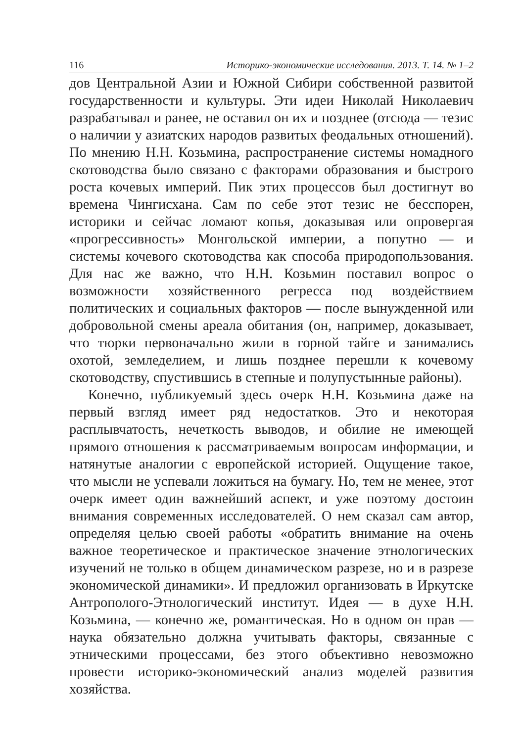116 Историко-экономические исследования. 2013. Т. 14. № 1–2
дов Центральной Азии и Южной Сибири собственной развитой государственности и культуры. Эти идеи Николай Николаевич разрабатывал и ранее, не оставил он их и позднее (отсюда — тезис о наличии у азиатских народов развитых феодальных отношений). По мнению Н.Н. Козьмина, распространение системы номадного скотоводства было связано с факторами образования и быстрого роста кочевых империй. Пик этих процессов был достигнут во времена Чингисхана. Сам по себе этот тезис не бесспорен, историки и сейчас ломают копья, доказывая или опровергая «прогрессивность» Монгольской империи, а попутно — и системы кочевого скотоводства как способа природопользования. Для нас же важно, что Н.Н. Козьмин поставил вопрос о возможности хозяйственного регресса под воздействием политических и социальных факторов — после вынужденной или добровольной смены ареала обитания (он, например, доказывает, что тюрки первоначально жили в горной тайге и занимались охотой, земледелием, и лишь позднее перешли к кочевому скотоводству, спустившись в степные и полупустынные районы).
Конечно, публикуемый здесь очерк Н.Н. Козьмина даже на первый взгляд имеет ряд недостатков. Это и некоторая расплывчатость, нечеткость выводов, и обилие не имеющей прямого отношения к рассматриваемым вопросам информации, и натянутые аналогии с европейской историей. Ощущение такое, что мысли не успевали ложиться на бумагу. Но, тем не менее, этот очерк имеет один важнейший аспект, и уже поэтому достоин внимания современных исследователей. О нем сказал сам автор, определяя целью своей работы «обратить внимание на очень важное теоретическое и практическое значение этнологических изучений не только в общем динамическом разрезе, но и в разрезе экономической динамики». И предложил организовать в Иркутске Антрополого-Этнологический институт. Идея — в духе Н.Н. Козьмина, — конечно же, романтическая. Но в одном он прав — наука обязательно должна учитывать факторы, связанные с этническими процессами, без этого объективно невозможно провести историко-экономический анализ моделей развития хозяйства.